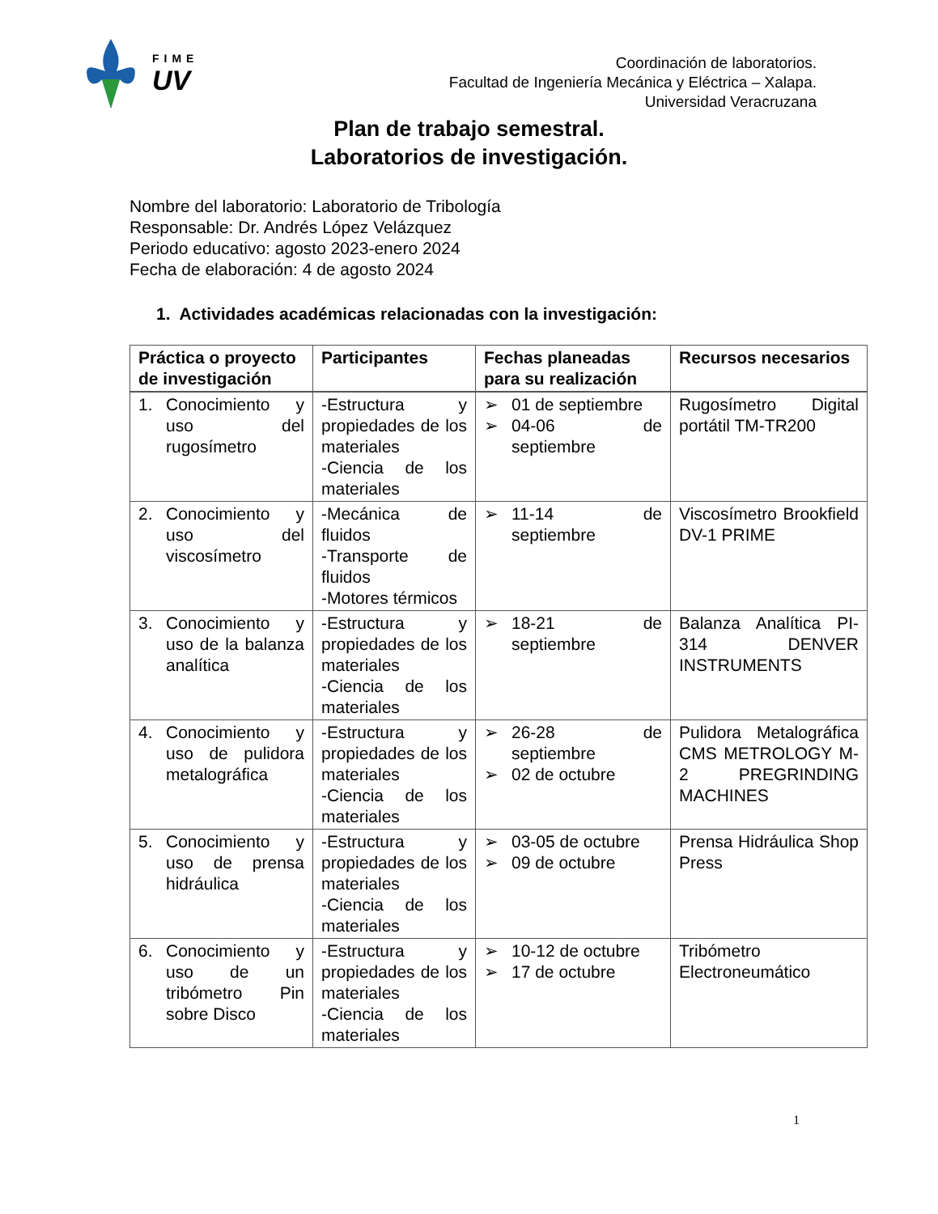FIME
UV
Coordinación de laboratorios.
Facultad de Ingeniería Mecánica y Eléctrica – Xalapa.
Universidad Veracruzana
Plan de trabajo semestral.
Laboratorios de investigación.
Nombre del laboratorio: Laboratorio de Tribología
Responsable: Dr. Andrés López Velázquez
Periodo educativo: agosto 2023-enero 2024
Fecha de elaboración: 4 de agosto 2024
1. Actividades académicas relacionadas con la investigación:
| Práctica o proyecto de investigación | Participantes | Fechas planeadas para su realización | Recursos necesarios |
| --- | --- | --- | --- |
| 1. Conocimiento y uso del rugosímetro | -Estructura y propiedades de los materiales -Ciencia de los materiales | ➢ 01 de septiembre ➢ 04-06 de septiembre | Rugosímetro Digital portátil TM-TR200 |
| 2. Conocimiento y uso del viscosímetro | -Mecánica de fluidos -Transporte de fluidos -Motores térmicos | ➢ 11-14 de septiembre | Viscosímetro Brookfield DV-1 PRIME |
| 3. Conocimiento y uso de la balanza analítica | -Estructura y propiedades de los materiales -Ciencia de los materiales | ➢ 18-21 de septiembre | Balanza Analítica PI-314 DENVER INSTRUMENTS |
| 4. Conocimiento y uso de pulidora metalográfica | -Estructura y propiedades de los materiales -Ciencia de los materiales | ➢ 26-28 de septiembre ➢ 02 de octubre | Pulidora Metalográfica CMS METROLOGY M-2 PREGRINDING MACHINES |
| 5. Conocimiento y uso de prensa hidráulica | -Estructura y propiedades de los materiales -Ciencia de los materiales | ➢ 03-05 de octubre ➢ 09 de octubre | Prensa Hidráulica Shop Press |
| 6. Conocimiento y uso de un tribómetro Pin sobre Disco | -Estructura y propiedades de los materiales -Ciencia de los materiales | ➢ 10-12 de octubre ➢ 17 de octubre | Tribómetro Electroneumático |
1